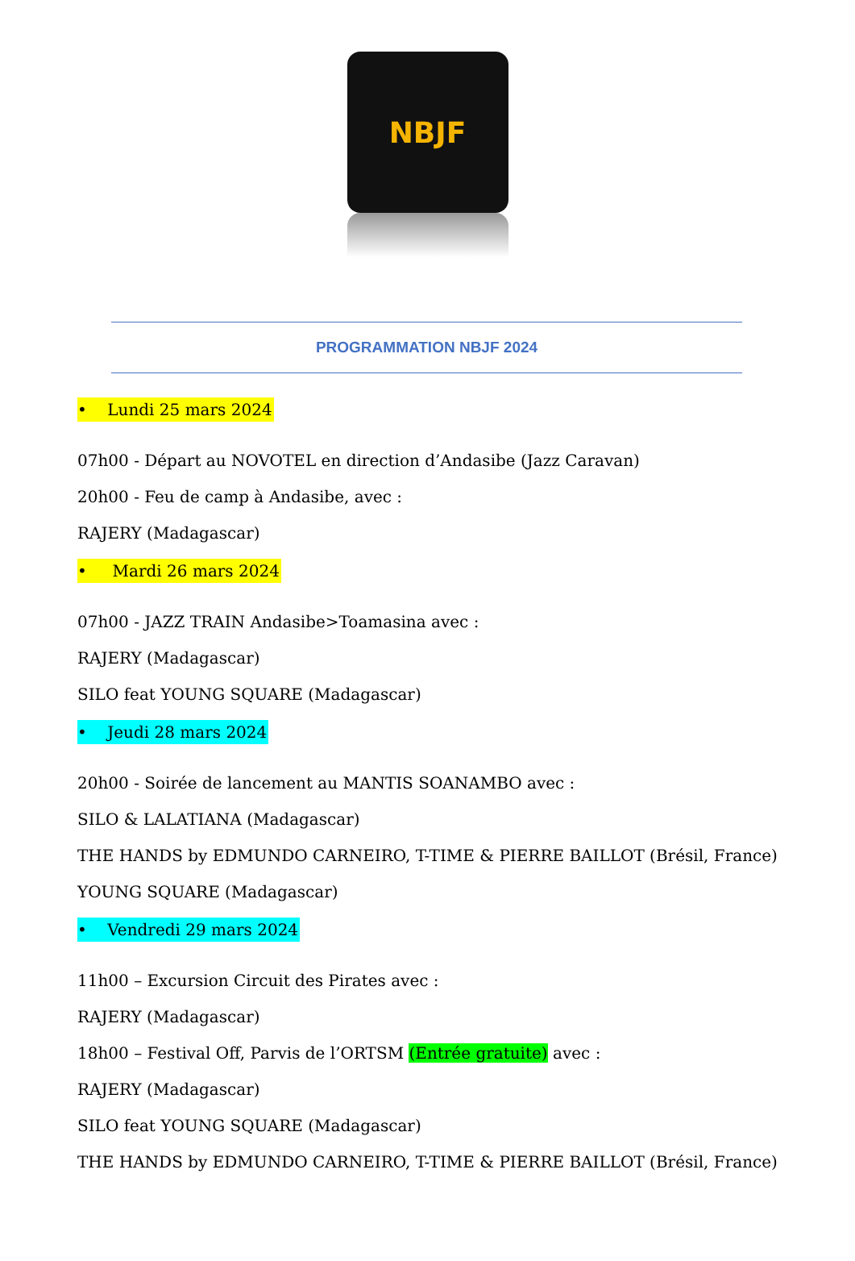NBJF
PROGRAMMATION NBJF 2024
• Lundi 25 mars 2024
07h00 - Départ au NOVOTEL en direction d’Andasibe (Jazz Caravan)
20h00 - Feu de camp à Andasibe, avec :
RAJERY (Madagascar)
• Mardi 26 mars 2024
07h00 - JAZZ TRAIN Andasibe>Toamasina avec :
RAJERY (Madagascar)
SILO feat YOUNG SQUARE (Madagascar)
• Jeudi 28 mars 2024
20h00 - Soirée de lancement au MANTIS SOANAMBO avec :
SILO & LALATIANA (Madagascar)
THE HANDS by EDMUNDO CARNEIRO, T-TIME & PIERRE BAILLOT (Brésil, France)
YOUNG SQUARE (Madagascar)
• Vendredi 29 mars 2024
11h00 – Excursion Circuit des Pirates avec :
RAJERY (Madagascar)
18h00 – Festival Off, Parvis de l’ORTSM (Entrée gratuite) avec :
RAJERY (Madagascar)
SILO feat YOUNG SQUARE (Madagascar)
THE HANDS by EDMUNDO CARNEIRO, T-TIME & PIERRE BAILLOT (Brésil, France)